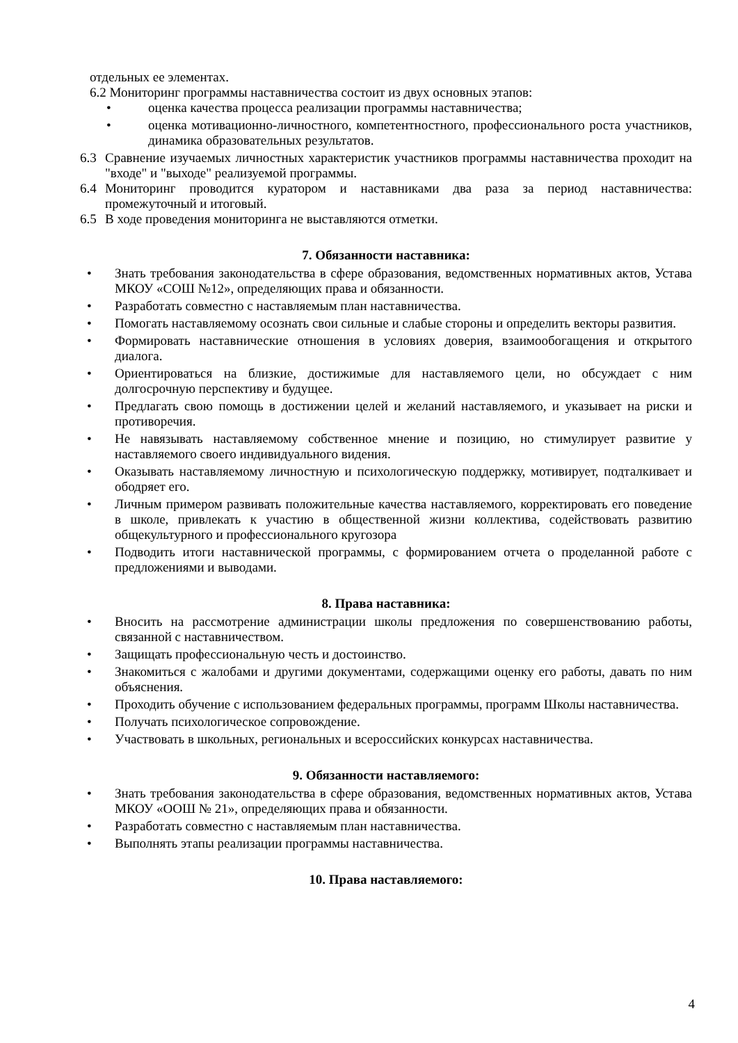отдельных ее элементах.
6.2 Мониторинг программы наставничества состоит из двух основных этапов:
• оценка качества процесса реализации программы наставничества;
• оценка мотивационно-личностного, компетентностного, профессионального роста участников, динамика образовательных результатов.
6.3 Сравнение изучаемых личностных характеристик участников программы наставничества проходит на "входе" и "выходе" реализуемой программы.
6.4 Мониторинг проводится куратором и наставниками два раза за период наставничества: промежуточный и итоговый.
6.5 В ходе проведения мониторинга не выставляются отметки.
7. Обязанности наставника:
• Знать требования законодательства в сфере образования, ведомственных нормативных актов, Устава МКОУ «СОШ №12», определяющих права и обязанности.
• Разработать совместно с наставляемым план наставничества.
• Помогать наставляемому осознать свои сильные и слабые стороны и определить векторы развития.
• Формировать наставнические отношения в условиях доверия, взаимообогащения и открытого диалога.
• Ориентироваться на близкие, достижимые для наставляемого цели, но обсуждает с ним долгосрочную перспективу и будущее.
• Предлагать свою помощь в достижении целей и желаний наставляемого, и указывает на риски и противоречия.
• Не навязывать наставляемому собственное мнение и позицию, но стимулирует развитие у наставляемого своего индивидуального видения.
• Оказывать наставляемому личностную и психологическую поддержку, мотивирует, подталкивает и ободряет его.
• Личным примером развивать положительные качества наставляемого, корректировать его поведение в школе, привлекать к участию в общественной жизни коллектива, содействовать развитию общекультурного и профессионального кругозора
• Подводить итоги наставнической программы, с формированием отчета о проделанной работе с предложениями и выводами.
8. Права наставника:
• Вносить на рассмотрение администрации школы предложения по совершенствованию работы, связанной с наставничеством.
• Защищать профессиональную честь и достоинство.
• Знакомиться с жалобами и другими документами, содержащими оценку его работы, давать по ним объяснения.
• Проходить обучение с использованием федеральных программы, программ Школы наставничества.
• Получать психологическое сопровождение.
• Участвовать в школьных, региональных и всероссийских конкурсах наставничества.
9. Обязанности наставляемого:
• Знать требования законодательства в сфере образования, ведомственных нормативных актов, Устава МКОУ «ООШ № 21», определяющих права и обязанности.
• Разработать совместно с наставляемым план наставничества.
• Выполнять этапы реализации программы наставничества.
10. Права наставляемого:
4